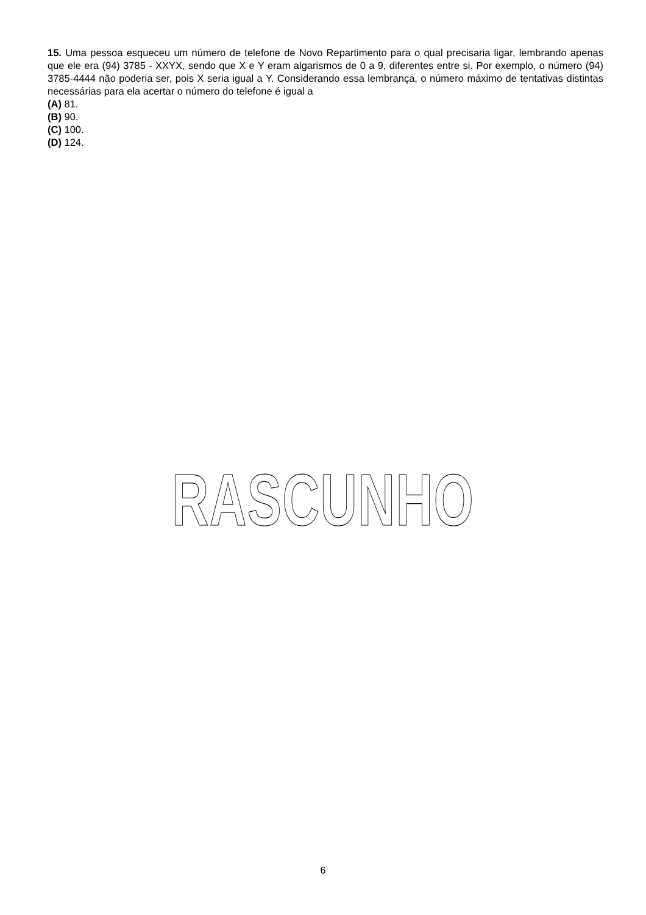15. Uma pessoa esqueceu um número de telefone de Novo Repartimento para o qual precisaria ligar, lembrando apenas que ele era (94) 3785 - XXYX, sendo que X e Y eram algarismos de 0 a 9, diferentes entre si. Por exemplo, o número (94) 3785-4444 não poderia ser, pois X seria igual a Y. Considerando essa lembrança, o número máximo de tentativas distintas necessárias para ela acertar o número do telefone é igual a
(A) 81.
(B) 90.
(C) 100.
(D) 124.
RASCUNHO
6